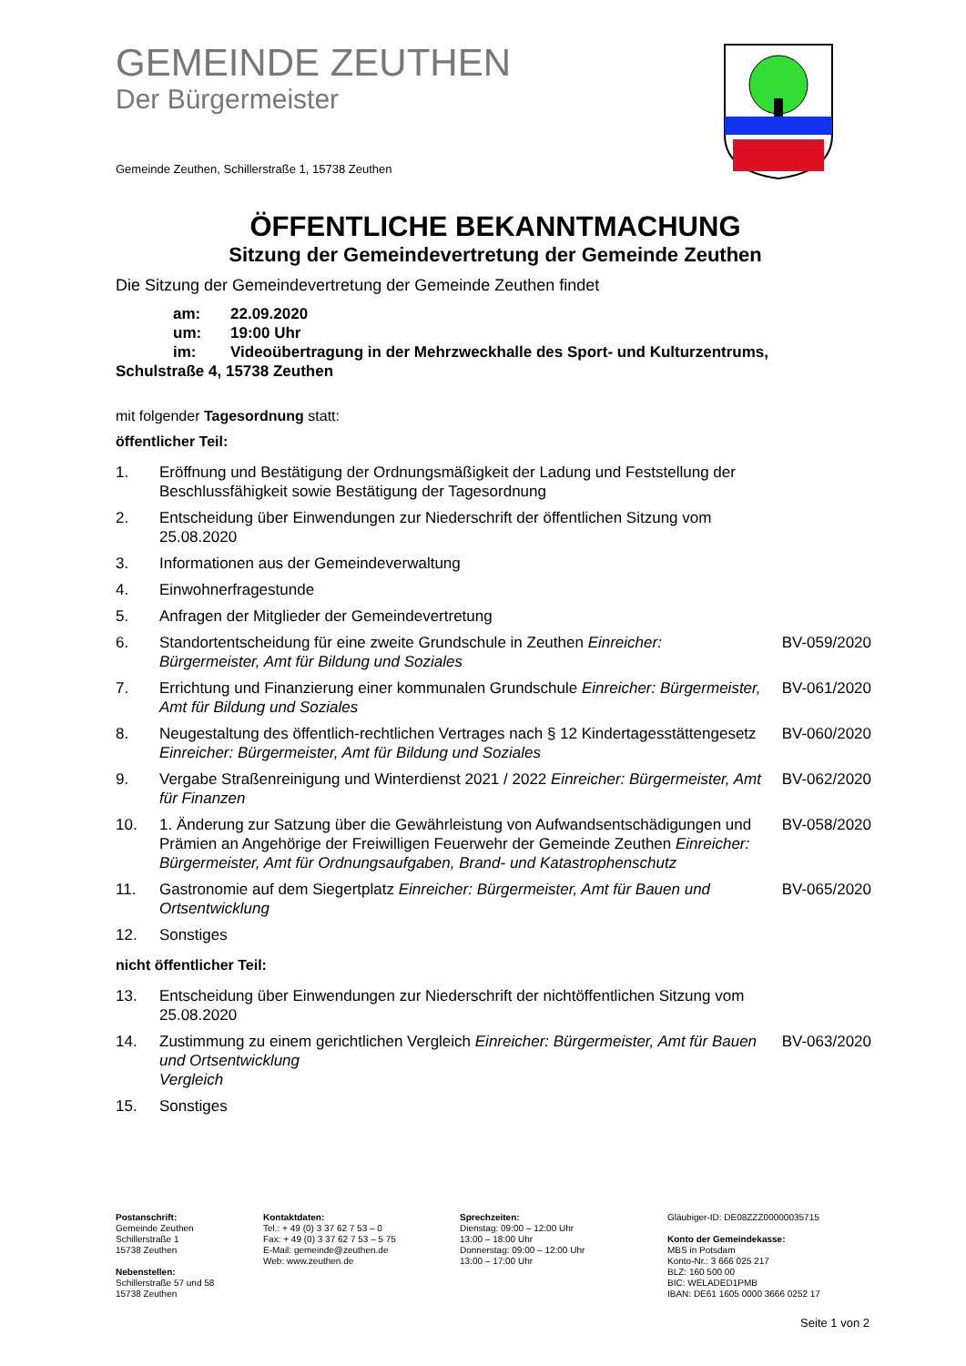GEMEINDE ZEUTHEN
Der Bürgermeister
Gemeinde Zeuthen, Schillerstraße 1, 15738 Zeuthen
ÖFFENTLICHE BEKANNTMACHUNG
Sitzung der Gemeindevertretung der Gemeinde Zeuthen
Die Sitzung der Gemeindevertretung der Gemeinde Zeuthen findet
am: 22.09.2020
um: 19:00 Uhr
im: Videoübertragung in der Mehrzweckhalle des Sport- und Kulturzentrums,
Schulstraße 4, 15738 Zeuthen
mit folgender Tagesordnung statt:
öffentlicher Teil:
| 1. | Eröffnung und Bestätigung der Ordnungsmäßigkeit der Ladung und Feststellung der Beschlussfähigkeit sowie Bestätigung der Tagesordnung | |
| 2. | Entscheidung über Einwendungen zur Niederschrift der öffentlichen Sitzung vom 25.08.2020 | |
| 3. | Informationen aus der Gemeindeverwaltung | |
| 4. | Einwohnerfragestunde | |
| 5. | Anfragen der Mitglieder der Gemeindevertretung | |
| 6. | Standortentscheidung für eine zweite Grundschule in Zeuthen Einreicher: Bürgermeister, Amt für Bildung und Soziales | BV-059/2020 |
| 7. | Errichtung und Finanzierung einer kommunalen Grundschule Einreicher: Bürgermeister, Amt für Bildung und Soziales | BV-061/2020 |
| 8. | Neugestaltung des öffentlich-rechtlichen Vertrages nach § 12 Kindertagesstättengesetz Einreicher: Bürgermeister, Amt für Bildung und Soziales | BV-060/2020 |
| 9. | Vergabe Straßenreinigung und Winterdienst 2021 / 2022 Einreicher: Bürgermeister, Amt für Finanzen | BV-062/2020 |
| 10. | 1. Änderung zur Satzung über die Gewährleistung von Aufwandsentschädigungen und Prämien an Angehörige der Freiwilligen Feuerwehr der Gemeinde Zeuthen Einreicher: Bürgermeister, Amt für Ordnungsaufgaben, Brand- und Katastrophenschutz | BV-058/2020 |
| 11. | Gastronomie auf dem Siegertplatz Einreicher: Bürgermeister, Amt für Bauen und Ortsentwicklung | BV-065/2020 |
| 12. | Sonstiges | |
nicht öffentlicher Teil:
| 13. | Entscheidung über Einwendungen zur Niederschrift der nichtöffentlichen Sitzung vom 25.08.2020 | |
| 14. | Zustimmung zu einem gerichtlichen Vergleich Einreicher: Bürgermeister, Amt für Bauen und Ortsentwicklung Vergleich | BV-063/2020 |
| 15. | Sonstiges | |
Postanschrift:
Gemeinde Zeuthen
Schillerstraße 1
15738 Zeuthen
Nebenstellen:
Schillerstraße 57 und 58
15738 Zeuthen
Kontaktdaten:
Tel.: + 49 (0) 3 37 62 7 53 – 0
Fax: + 49 (0) 3 37 62 7 53 – 5 75
E-Mail: gemeinde@zeuthen.de
Web: www.zeuthen.de
Sprechzeiten:
Dienstag: 09:00 – 12:00 Uhr
13:00 – 18:00 Uhr
Donnerstag: 09:00 – 12:00 Uhr
13:00 – 17:00 Uhr
Gläubiger-ID: DE08ZZZ00000035715
Konto der Gemeindekasse:
MBS in Potsdam
Konto-Nr.: 3 666 025 217
BLZ: 160 500 00
BIC: WELADED1PMB
IBAN: DE61 1605 0000 3666 0252 17
Seite 1 von 2